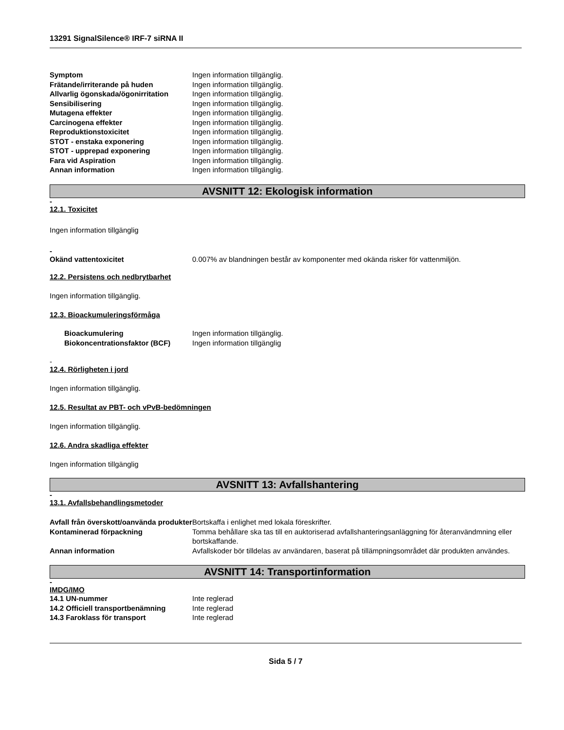13291 SignalSilence® IRF-7 siRNA II
Symptom Ingen information tillgänglig.
Frätande/irriterande på huden Ingen information tillgänglig.
Allvarlig ögonskada/ögonirritation
Ingen information tillgänglig.
Sensibilisering Ingen information tillgänglig.
Mutagena effekter Ingen information tillgänglig.
Carcinogena effekter Ingen information tillgänglig.
Reproduktionstoxicitet Ingen information tillgänglig.
STOT - enstaka exponering Ingen information tillgänglig.
STOT - upprepad exponering Ingen information tillgänglig.
Fara vid Aspiration Ingen information tillgänglig.
Annan information Ingen information tillgänglig.
AVSNITT 12: Ekologisk information
-
12.1. Toxicitet
Ingen information tillgänglig
-
Okänd vattentoxicitet 0.007% av blandningen består av komponenter med okända risker för vattenmiljön.
12.2. Persistens och nedbrytbarhet
Ingen information tillgänglig.
12.3. Bioackumuleringsförmåga
Bioackumulering Ingen information tillgänglig.
Biokoncentrationsfaktor (BCF) Ingen information tillgänglig
-
12.4. Rörligheten i jord
Ingen information tillgänglig.
12.5. Resultat av PBT- och vPvB-bedömningen
Ingen information tillgänglig.
12.6. Andra skadliga effekter
Ingen information tillgänglig
AVSNITT 13: Avfallshantering
-
13.1. Avfallsbehandlingsmetoder
Avfall från överskott/oanvända produkter
Bortskaffa i enlighet med lokala föreskrifter.
Kontaminerad förpackning Tomma behållare ska tas till en auktoriserad avfallshanteringsanläggning för återanvändmning eller bortskaffande.
Annan information Avfallskoder bör tilldelas av användaren, baserat på tillämpningsområdet där produkten användes.
AVSNITT 14: Transportinformation
-
IMDG/IMO
14.1 UN-nummer Inte reglerad
14.2 Officiell transportbenämning
Inte reglerad
14.3 Faroklass för transport Inte reglerad
Sida 5 / 7